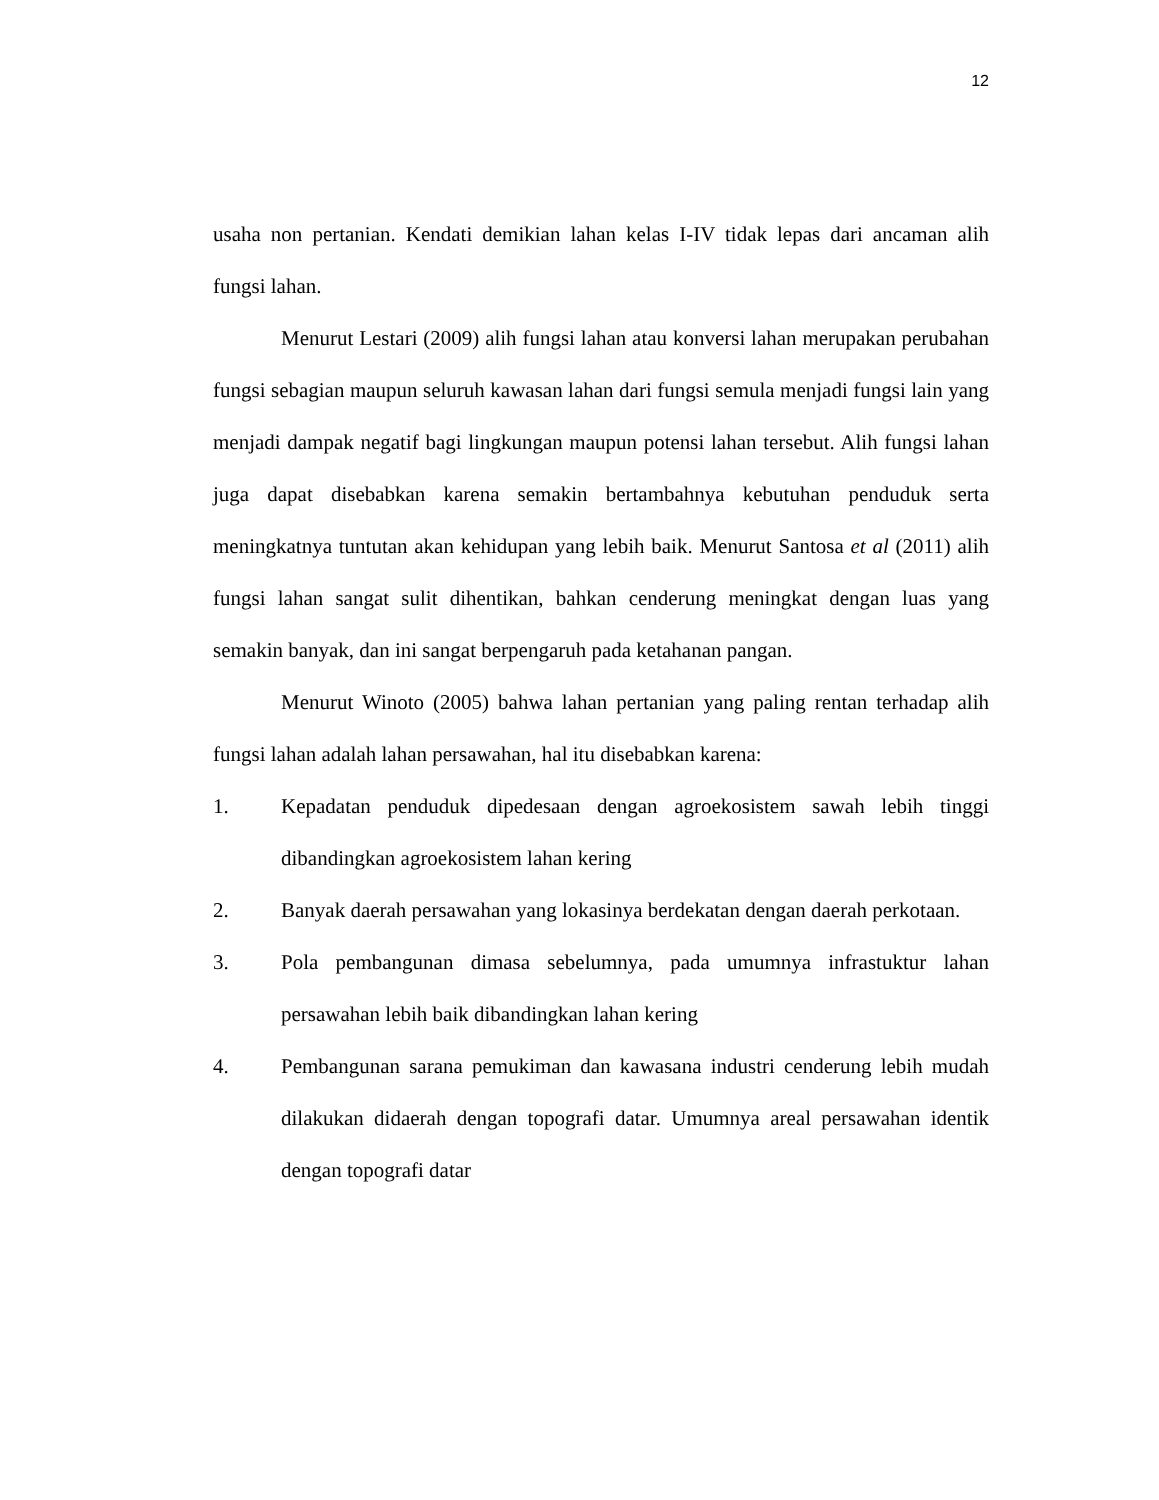12
usaha non pertanian. Kendati demikian lahan kelas I-IV tidak lepas dari ancaman alih fungsi lahan.
Menurut Lestari (2009) alih fungsi lahan atau konversi lahan merupakan perubahan fungsi sebagian maupun seluruh kawasan lahan dari fungsi semula menjadi fungsi lain yang menjadi dampak negatif bagi lingkungan maupun potensi lahan tersebut. Alih fungsi lahan juga dapat disebabkan karena semakin bertambahnya kebutuhan penduduk serta meningkatnya tuntutan akan kehidupan yang lebih baik. Menurut Santosa et al (2011) alih fungsi lahan sangat sulit dihentikan, bahkan cenderung meningkat dengan luas yang semakin banyak, dan ini sangat berpengaruh pada ketahanan pangan.
Menurut Winoto (2005) bahwa lahan pertanian yang paling rentan terhadap alih fungsi lahan adalah lahan persawahan, hal itu disebabkan karena:
1. Kepadatan penduduk dipedesaan dengan agroekosistem sawah lebih tinggi dibandingkan agroekosistem lahan kering
2. Banyak daerah persawahan yang lokasinya berdekatan dengan daerah perkotaan.
3. Pola pembangunan dimasa sebelumnya, pada umumnya infrastuktur lahan persawahan lebih baik dibandingkan lahan kering
4. Pembangunan sarana pemukiman dan kawasana industri cenderung lebih mudah dilakukan didaerah dengan topografi datar. Umumnya areal persawahan identik dengan topografi datar